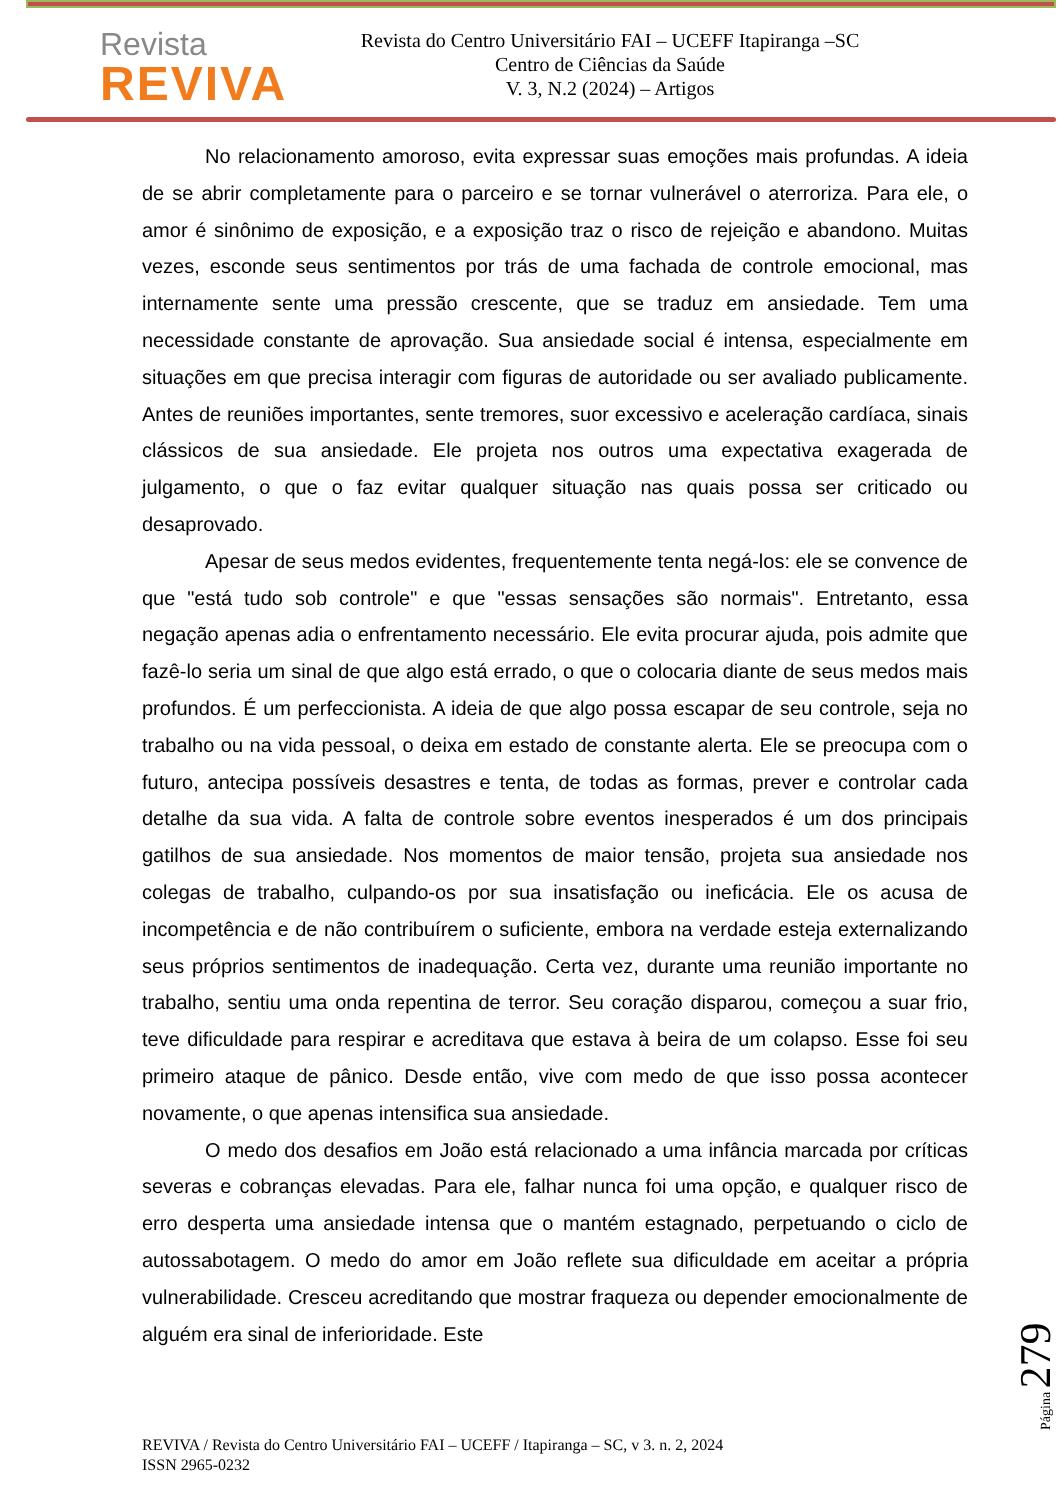Revista
REVIVA
Revista do Centro Universitário FAI – UCEFF Itapiranga –SC
Centro de Ciências da Saúde
V. 3, N.2 (2024) – Artigos
No relacionamento amoroso, evita expressar suas emoções mais profundas. A ideia de se abrir completamente para o parceiro e se tornar vulnerável o aterroriza. Para ele, o amor é sinônimo de exposição, e a exposição traz o risco de rejeição e abandono. Muitas vezes, esconde seus sentimentos por trás de uma fachada de controle emocional, mas internamente sente uma pressão crescente, que se traduz em ansiedade. Tem uma necessidade constante de aprovação. Sua ansiedade social é intensa, especialmente em situações em que precisa interagir com figuras de autoridade ou ser avaliado publicamente. Antes de reuniões importantes, sente tremores, suor excessivo e aceleração cardíaca, sinais clássicos de sua ansiedade. Ele projeta nos outros uma expectativa exagerada de julgamento, o que o faz evitar qualquer situação nas quais possa ser criticado ou desaprovado.
Apesar de seus medos evidentes, frequentemente tenta negá-los: ele se convence de que "está tudo sob controle" e que "essas sensações são normais". Entretanto, essa negação apenas adia o enfrentamento necessário. Ele evita procurar ajuda, pois admite que fazê-lo seria um sinal de que algo está errado, o que o colocaria diante de seus medos mais profundos. É um perfeccionista. A ideia de que algo possa escapar de seu controle, seja no trabalho ou na vida pessoal, o deixa em estado de constante alerta. Ele se preocupa com o futuro, antecipa possíveis desastres e tenta, de todas as formas, prever e controlar cada detalhe da sua vida. A falta de controle sobre eventos inesperados é um dos principais gatilhos de sua ansiedade. Nos momentos de maior tensão, projeta sua ansiedade nos colegas de trabalho, culpando-os por sua insatisfação ou ineficácia. Ele os acusa de incompetência e de não contribuírem o suficiente, embora na verdade esteja externalizando seus próprios sentimentos de inadequação. Certa vez, durante uma reunião importante no trabalho, sentiu uma onda repentina de terror. Seu coração disparou, começou a suar frio, teve dificuldade para respirar e acreditava que estava à beira de um colapso. Esse foi seu primeiro ataque de pânico. Desde então, vive com medo de que isso possa acontecer novamente, o que apenas intensifica sua ansiedade.
O medo dos desafios em João está relacionado a uma infância marcada por críticas severas e cobranças elevadas. Para ele, falhar nunca foi uma opção, e qualquer risco de erro desperta uma ansiedade intensa que o mantém estagnado, perpetuando o ciclo de autossabotagem. O medo do amor em João reflete sua dificuldade em aceitar a própria vulnerabilidade. Cresceu acreditando que mostrar fraqueza ou depender emocionalmente de alguém era sinal de inferioridade. Este
Página 279
REVIVA / Revista do Centro Universitário FAI – UCEFF / Itapiranga – SC, v 3. n. 2, 2024
ISSN 2965-0232